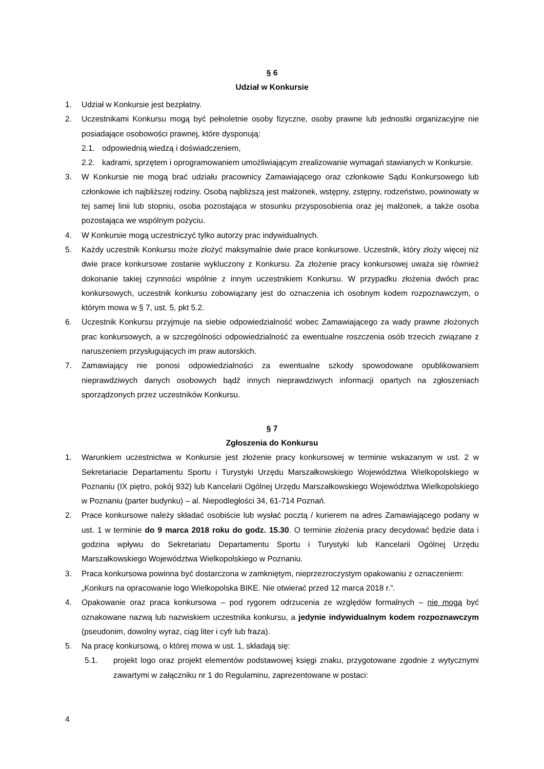§ 6
Udział w Konkursie
1. Udział w Konkursie jest bezpłatny.
2. Uczestnikami Konkursu mogą być pełnoletnie osoby fizyczne, osoby prawne lub jednostki organizacyjne nie posiadające osobowości prawnej, które dysponują:
2.1. odpowiednią wiedzą i doświadczeniem,
2.2. kadrami, sprzętem i oprogramowaniem umożliwiającym zrealizowanie wymagań stawianych w Konkursie.
3. W Konkursie nie mogą brać udziału pracownicy Zamawiającego oraz członkowie Sądu Konkursowego lub członkowie ich najbliższej rodziny. Osobą najbliższą jest małżonek, wstępny, zstępny, rodzeństwo, powinowaty w tej samej linii lub stopniu, osoba pozostająca w stosunku przysposobienia oraz jej małżonek, a także osoba pozostająca we wspólnym pożyciu.
4. W Konkursie mogą uczestniczyć tylko autorzy prac indywidualnych.
5. Każdy uczestnik Konkursu może złożyć maksymalnie dwie prace konkursowe. Uczestnik, który złoży więcej niż dwie prace konkursowe zostanie wykluczony z Konkursu. Za złożenie pracy konkursowej uważa się również dokonanie takiej czynności wspólnie z innym uczestnikiem Konkursu. W przypadku złożenia dwóch prac konkursowych, uczestnik konkursu zobowiązany jest do oznaczenia ich osobnym kodem rozpoznawczym, o którym mowa w § 7, ust. 5, pkt 5.2.
6. Uczestnik Konkursu przyjmuje na siebie odpowiedzialność wobec Zamawiającego za wady prawne złożonych prac konkursowych, a w szczególności odpowiedzialność za ewentualne roszczenia osób trzecich związane z naruszeniem przysługujących im praw autorskich.
7. Zamawiający nie ponosi odpowiedzialności za ewentualne szkody spowodowane opublikowaniem nieprawdziwych danych osobowych bądź innych nieprawdziwych informacji opartych na zgłoszeniach sporządzonych przez uczestników Konkursu.
§ 7
Zgłoszenia do Konkursu
1. Warunkiem uczestnictwa w Konkursie jest złożenie pracy konkursowej w terminie wskazanym w ust. 2 w Sekretariacie Departamentu Sportu i Turystyki Urzędu Marszałkowskiego Województwa Wielkopolskiego w Poznaniu (IX piętro, pokój 932) lub Kancelarii Ogólnej Urzędu Marszałkowskiego Województwa Wielkopolskiego w Poznaniu (parter budynku) – al. Niepodległości 34, 61-714 Poznań.
2. Prace konkursowe należy składać osobiście lub wysłać pocztą / kurierem na adres Zamawiającego podany w ust. 1 w terminie do 9 marca 2018 roku do godz. 15.30. O terminie złożenia pracy decydować będzie data i godzina wpływu do Sekretariatu Departamentu Sportu i Turystyki lub Kancelarii Ogólnej Urzędu Marszałkowskiego Województwa Wielkopolskiego w Poznaniu.
3. Praca konkursowa powinna być dostarczona w zamkniętym, nieprzezroczystym opakowaniu z oznaczeniem:
„Konkurs na opracowanie logo Wielkopolska BIKE. Nie otwierać przed 12 marca 2018 r.”.
4. Opakowanie oraz praca konkursowa – pod rygorem odrzucenia ze względów formalnych – nie mogą być oznakowane nazwą lub nazwiskiem uczestnika konkursu, a jedynie indywidualnym kodem rozpoznawczym (pseudonim, dowolny wyraz, ciąg liter i cyfr lub fraza).
5. Na pracę konkursową, o której mowa w ust. 1, składają się:
5.1. projekt logo oraz projekt elementów podstawowej księgi znaku, przygotowane zgodnie z wytycznymi zawartymi w załączniku nr 1 do Regulaminu, zaprezentowane w postaci:
4